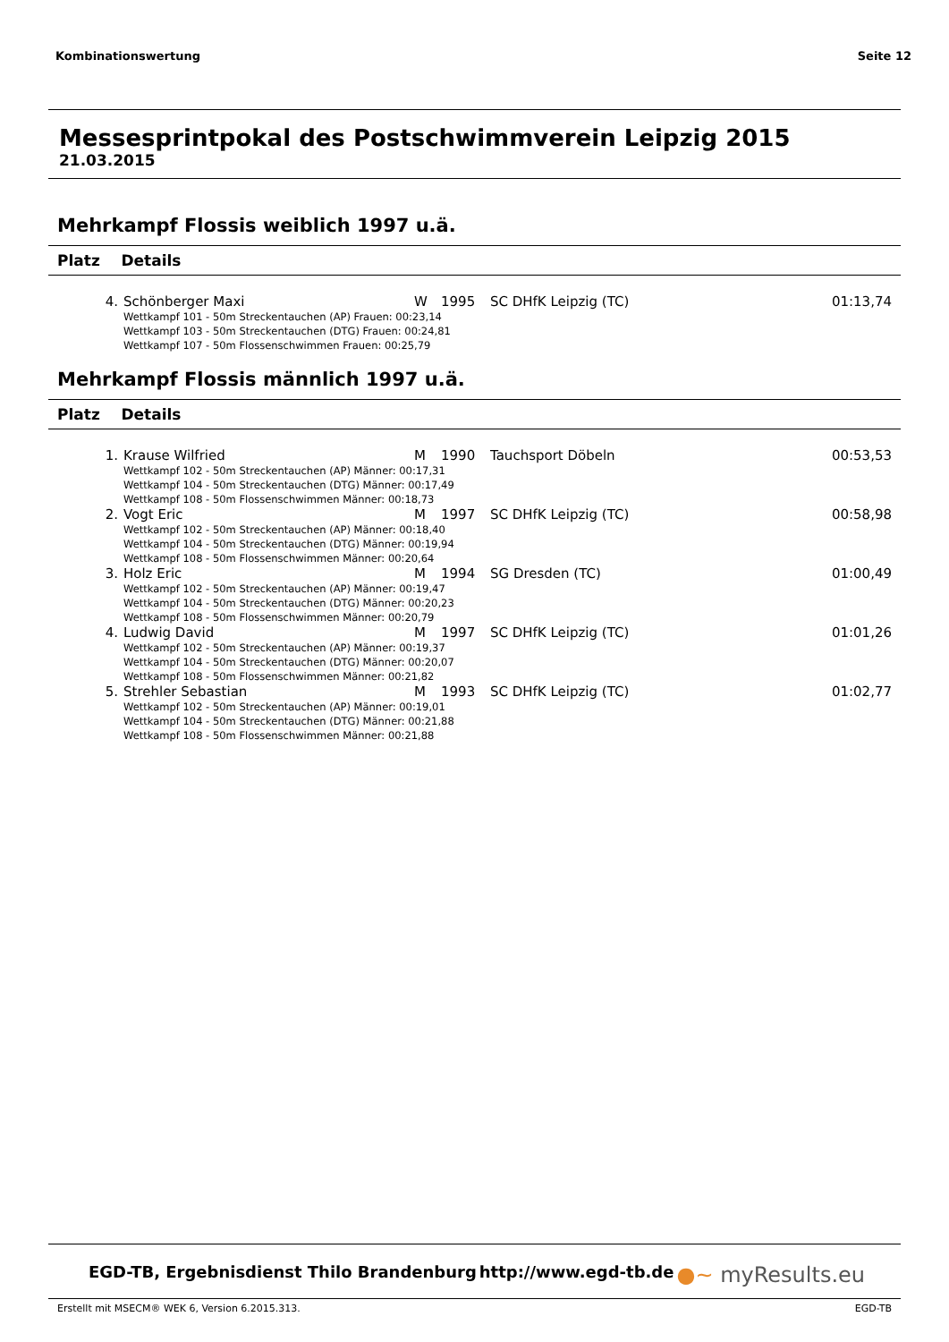Kombinationswertung Seite 12
Messesprintpokal des Postschwimmverein Leipzig 2015
21.03.2015
Mehrkampf Flossis weiblich 1997 u.ä.
Platz Details
| 4. | Schönberger Maxi | W | 1995 | SC DHfK Leipzig (TC) | 01:13,74 |
| | Wettkampf 101 - 50m Streckentauchen (AP) Frauen: 00:23,14 Wettkampf 103 - 50m Streckentauchen (DTG) Frauen: 00:24,81 Wettkampf 107 - 50m Flossenschwimmen Frauen: 00:25,79 | | | | |
Mehrkampf Flossis männlich 1997 u.ä.
Platz Details
| 1. | Krause Wilfried | M | 1990 | Tauchsport Döbeln | 00:53,53 |
| | Wettkampf 102 - 50m Streckentauchen (AP) Männer: 00:17,31 Wettkampf 104 - 50m Streckentauchen (DTG) Männer: 00:17,49 Wettkampf 108 - 50m Flossenschwimmen Männer: 00:18,73 | | | | |
| 2. | Vogt Eric | M | 1997 | SC DHfK Leipzig (TC) | 00:58,98 |
| | Wettkampf 102 - 50m Streckentauchen (AP) Männer: 00:18,40 Wettkampf 104 - 50m Streckentauchen (DTG) Männer: 00:19,94 Wettkampf 108 - 50m Flossenschwimmen Männer: 00:20,64 | | | | |
| 3. | Holz Eric | M | 1994 | SG Dresden (TC) | 01:00,49 |
| | Wettkampf 102 - 50m Streckentauchen (AP) Männer: 00:19,47 Wettkampf 104 - 50m Streckentauchen (DTG) Männer: 00:20,23 Wettkampf 108 - 50m Flossenschwimmen Männer: 00:20,79 | | | | |
| 4. | Ludwig David | M | 1997 | SC DHfK Leipzig (TC) | 01:01,26 |
| | Wettkampf 102 - 50m Streckentauchen (AP) Männer: 00:19,37 Wettkampf 104 - 50m Streckentauchen (DTG) Männer: 00:20,07 Wettkampf 108 - 50m Flossenschwimmen Männer: 00:21,82 | | | | |
| 5. | Strehler Sebastian | M | 1993 | SC DHfK Leipzig (TC) | 01:02,77 |
| | Wettkampf 102 - 50m Streckentauchen (AP) Männer: 00:19,01 Wettkampf 104 - 50m Streckentauchen (DTG) Männer: 00:21,88 Wettkampf 108 - 50m Flossenschwimmen Männer: 00:21,88 | | | | |
EGD-TB, Ergebnisdienst Thilo Brandenburg http://www.egd-tb.de ●~ myResults.eu
Erstellt mit MSECM® WEK 6, Version 6.2015.313. EGD-TB